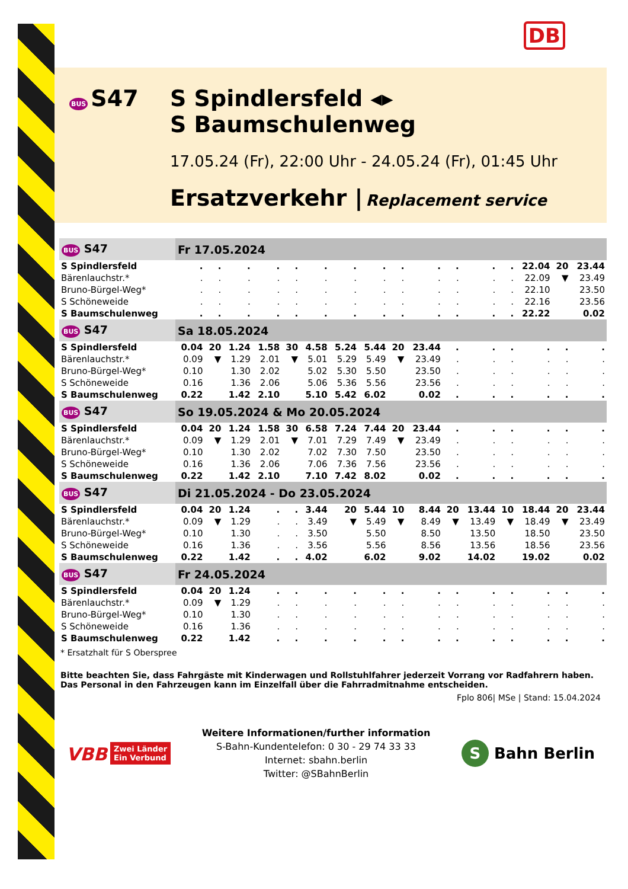DB
BUS S47 S Spindlersfeld ◂▸
S Baumschulenweg
17.05.24 (Fr), 22:00 Uhr - 24.05.24 (Fr), 01:45 Uhr
Ersatzverkehr | Replacement service
| BUS S47 | Fr 17.05.2024 | | | | | | | | | | | | | | | |
| S Spindlersfeld | . | . | . | . | . | . | . | . | . | . | . | . | . | 22.04 | 20 | 23.44 |
| Bärenlauchstr.* | . | . | . | . | . | . | . | . | . | . | . | . | . | 22.09 | ▼ | 23.49 |
| Bruno-Bürgel-Weg* | . | . | . | . | . | . | . | . | . | . | . | . | . | 22.10 | | 23.50 |
| S Schöneweide | . | . | . | . | . | . | . | . | . | . | . | . | . | 22.16 | | 23.56 |
| S Baumschulenweg | . | . | . | . | . | . | . | . | . | . | . | . | . | 22.22 | | 0.02 |
| BUS S47 | Sa 18.05.2024 | | | | | | | | | | | | | | | |
| S Spindlersfeld | 0.04 | 20 | 1.24 | 1.58 | 30 | 4.58 | 5.24 | 5.44 | 20 | 23.44 | . | . | . | . | . | . |
| Bärenlauchstr.* | 0.09 | ▼ | 1.29 | 2.01 | ▼ | 5.01 | 5.29 | 5.49 | ▼ | 23.49 | . | . | . | . | . | . |
| Bruno-Bürgel-Weg* | 0.10 | | 1.30 | 2.02 | | 5.02 | 5.30 | 5.50 | | 23.50 | . | . | . | . | . | . |
| S Schöneweide | 0.16 | | 1.36 | 2.06 | | 5.06 | 5.36 | 5.56 | | 23.56 | . | . | . | . | . | . |
| S Baumschulenweg | 0.22 | | 1.42 | 2.10 | | 5.10 | 5.42 | 6.02 | | 0.02 | . | . | . | . | . | . |
| BUS S47 | So 19.05.2024 & Mo 20.05.2024 | | | | | | | | | | | | | | | |
| S Spindlersfeld | 0.04 | 20 | 1.24 | 1.58 | 30 | 6.58 | 7.24 | 7.44 | 20 | 23.44 | . | . | . | . | . | . |
| Bärenlauchstr.* | 0.09 | ▼ | 1.29 | 2.01 | ▼ | 7.01 | 7.29 | 7.49 | ▼ | 23.49 | . | . | . | . | . | . |
| Bruno-Bürgel-Weg* | 0.10 | | 1.30 | 2.02 | | 7.02 | 7.30 | 7.50 | | 23.50 | . | . | . | . | . | . |
| S Schöneweide | 0.16 | | 1.36 | 2.06 | | 7.06 | 7.36 | 7.56 | | 23.56 | . | . | . | . | . | . |
| S Baumschulenweg | 0.22 | | 1.42 | 2.10 | | 7.10 | 7.42 | 8.02 | | 0.02 | . | . | . | . | . | . |
| BUS S47 | Di 21.05.2024 - Do 23.05.2024 | | | | | | | | | | | | | | | |
| S Spindlersfeld | 0.04 | 20 | 1.24 | . | . | 3.44 | 20 | 5.44 | 10 | 8.44 | 20 | 13.44 | 10 | 18.44 | 20 | 23.44 |
| Bärenlauchstr.* | 0.09 | ▼ | 1.29 | . | . | 3.49 | ▼ | 5.49 | ▼ | 8.49 | ▼ | 13.49 | ▼ | 18.49 | ▼ | 23.49 |
| Bruno-Bürgel-Weg* | 0.10 | | 1.30 | . | . | 3.50 | | 5.50 | | 8.50 | | 13.50 | | 18.50 | | 23.50 |
| S Schöneweide | 0.16 | | 1.36 | . | . | 3.56 | | 5.56 | | 8.56 | | 13.56 | | 18.56 | | 23.56 |
| S Baumschulenweg | 0.22 | | 1.42 | . | . | 4.02 | | 6.02 | | 9.02 | | 14.02 | | 19.02 | | 0.02 |
| BUS S47 | Fr 24.05.2024 | | | | | | | | | | | | | | | |
| S Spindlersfeld | 0.04 | 20 | 1.24 | . | . | . | . | . | . | . | . | . | . | . | . | . |
| Bärenlauchstr.* | 0.09 | ▼ | 1.29 | . | . | . | . | . | . | . | . | . | . | . | . | . |
| Bruno-Bürgel-Weg* | 0.10 | | 1.30 | . | . | . | . | . | . | . | . | . | . | . | . | . |
| S Schöneweide | 0.16 | | 1.36 | . | . | . | . | . | . | . | . | . | . | . | . | . |
| S Baumschulenweg | 0.22 | | 1.42 | . | . | . | . | . | . | . | . | . | . | . | . | . |
* Ersatzhalt für S Oberspree
Bitte beachten Sie, dass Fahrgäste mit Kinderwagen und Rollstuhlfahrer jederzeit Vorrang vor Radfahrern haben. Das Personal in den Fahrzeugen kann im Einzelfall über die Fahrradmitnahme entscheiden.
Fplo 806| MSe | Stand: 15.04.2024
VBB Zwei Länder
Ein Verbund
Weitere Informationen/further information
S-Bahn-Kundentelefon: 0 30 - 29 74 33 33
Internet: sbahn.berlin
Twitter: @SBahnBerlin
S Bahn Berlin